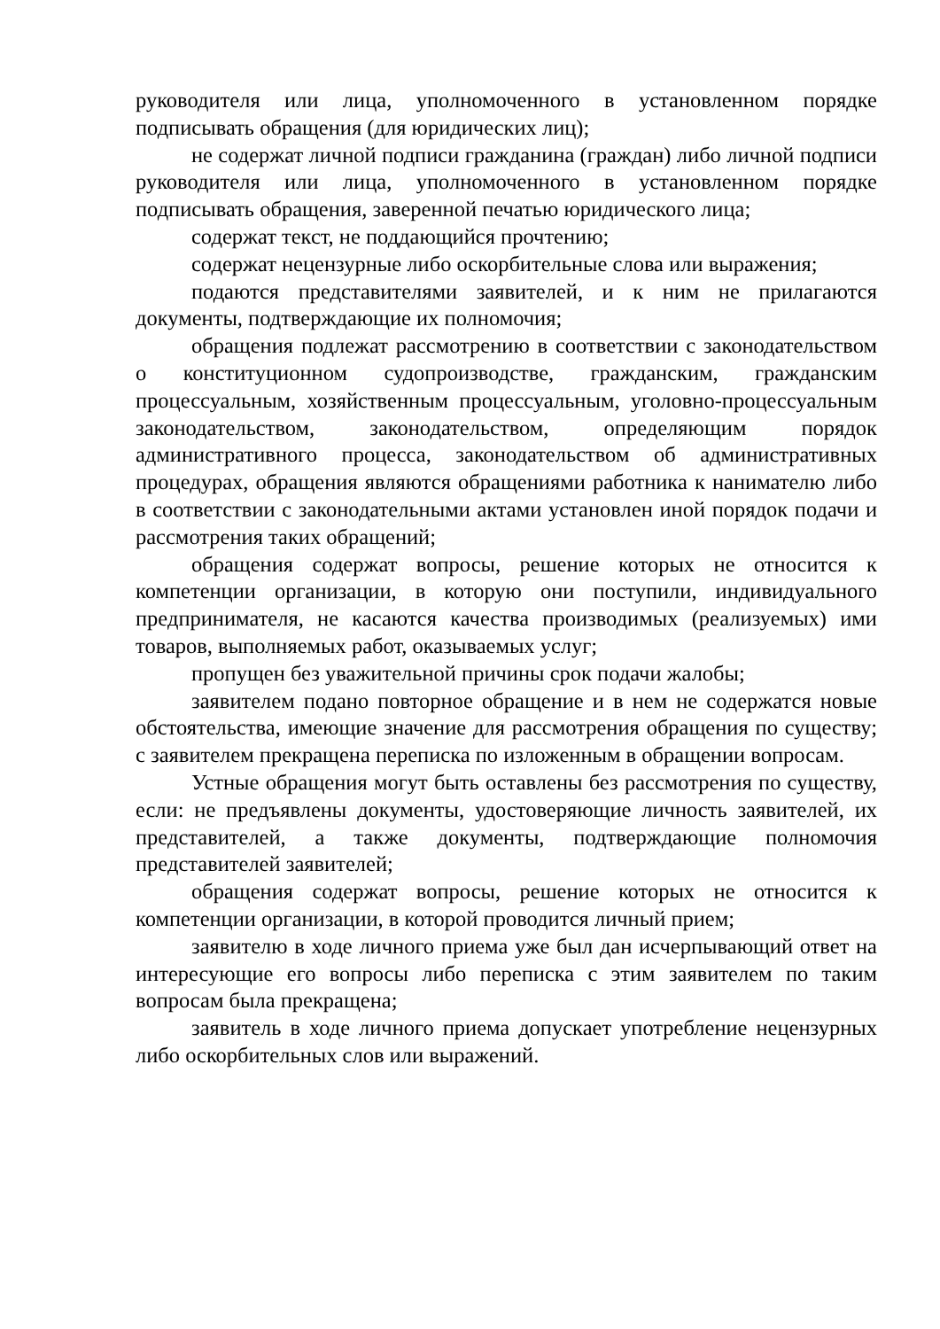руководителя или лица, уполномоченного в установленном порядке подписывать обращения (для юридических лиц);
не содержат личной подписи гражданина (граждан) либо личной подписи руководителя или лица, уполномоченного в установленном порядке подписывать обращения, заверенной печатью юридического лица;
содержат текст, не поддающийся прочтению;
содержат нецензурные либо оскорбительные слова или выражения;
подаются представителями заявителей, и к ним не прилагаются документы, подтверждающие их полномочия;
обращения подлежат рассмотрению в соответствии с законодательством о конституционном судопроизводстве, гражданским, гражданским процессуальным, хозяйственным процессуальным, уголовно-процессуальным законодательством, законодательством, определяющим порядок административного процесса, законодательством об административных процедурах, обращения являются обращениями работника к нанимателю либо в соответствии с законодательными актами установлен иной порядок подачи и рассмотрения таких обращений;
обращения содержат вопросы, решение которых не относится к компетенции организации, в которую они поступили, индивидуального предпринимателя, не касаются качества производимых (реализуемых) ими товаров, выполняемых работ, оказываемых услуг;
пропущен без уважительной причины срок подачи жалобы;
заявителем подано повторное обращение и в нем не содержатся новые обстоятельства, имеющие значение для рассмотрения обращения по существу; с заявителем прекращена переписка по изложенным в обращении вопросам.
Устные обращения могут быть оставлены без рассмотрения по существу, если: не предъявлены документы, удостоверяющие личность заявителей, их представителей, а также документы, подтверждающие полномочия представителей заявителей;
обращения содержат вопросы, решение которых не относится к компетенции организации, в которой проводится личный прием;
заявителю в ходе личного приема уже был дан исчерпывающий ответ на интересующие его вопросы либо переписка с этим заявителем по таким вопросам была прекращена;
заявитель в ходе личного приема допускает употребление нецензурных либо оскорбительных слов или выражений.